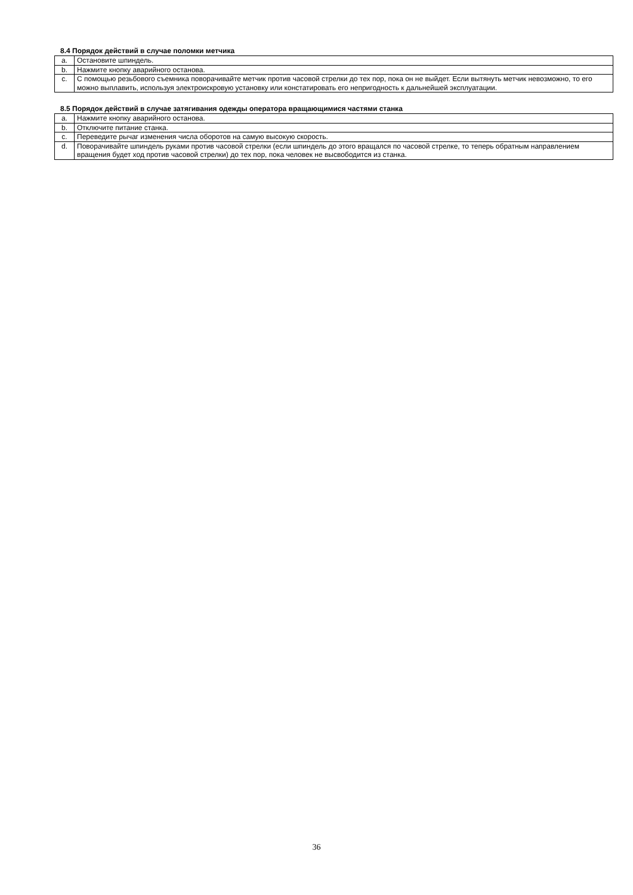8.4 Порядок действий в случае поломки метчика
| a. | Остановите шпиндель. |
| b. | Нажмите кнопку аварийного останова. |
| c. | С помощью резьбового съемника поворачивайте метчик против часовой стрелки до тех пор, пока он не выйдет. Если вытянуть метчик невозможно, то его можно выплавить, используя электроискровую установку или констатировать его непригодность к дальнейшей эксплуатации. |
8.5 Порядок действий в случае затягивания одежды оператора вращающимися частями станка
| a. | Нажмите кнопку аварийного останова. |
| b. | Отключите питание станка. |
| c. | Переведите рычаг изменения числа оборотов на самую высокую скорость. |
| d. | Поворачивайте шпиндель руками против часовой стрелки (если шпиндель до этого вращался по часовой стрелке, то теперь обратным направлением вращения будет ход против часовой стрелки) до тех пор, пока человек не высвободится из станка. |
36